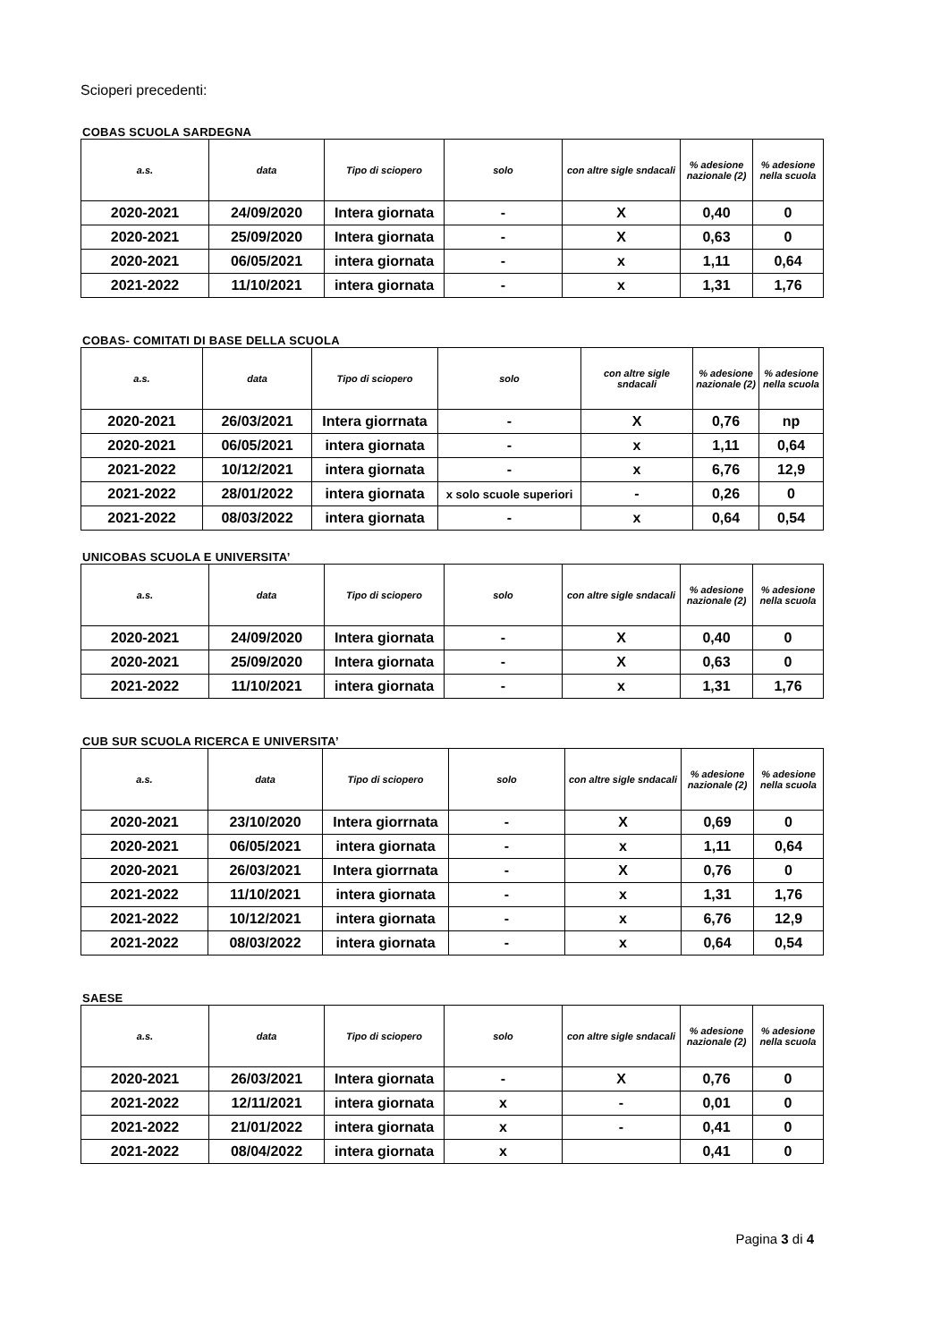Scioperi precedenti:
COBAS SCUOLA SARDEGNA
| a.s. | data | Tipo di sciopero | solo | con altre sigle sndacali | % adesione nazionale (2) | % adesione nella scuola |
| --- | --- | --- | --- | --- | --- | --- |
| 2020-2021 | 24/09/2020 | Intera giornata | - | X | 0,40 | 0 |
| 2020-2021 | 25/09/2020 | Intera giornata | - | X | 0,63 | 0 |
| 2020-2021 | 06/05/2021 | intera giornata | - | x | 1,11 | 0,64 |
| 2021-2022 | 11/10/2021 | intera giornata | - | x | 1,31 | 1,76 |
COBAS- COMITATI DI BASE DELLA SCUOLA
| a.s. | data | Tipo di sciopero | solo | con altre sigle sndacali | % adesione nazionale (2) | % adesione nella scuola |
| --- | --- | --- | --- | --- | --- | --- |
| 2020-2021 | 26/03/2021 | Intera giorrnata | - | X | 0,76 | np |
| 2020-2021 | 06/05/2021 | intera giornata | - | x | 1,11 | 0,64 |
| 2021-2022 | 10/12/2021 | intera giornata | - | x | 6,76 | 12,9 |
| 2021-2022 | 28/01/2022 | intera giornata | x solo scuole superiori | - | 0,26 | 0 |
| 2021-2022 | 08/03/2022 | intera giornata | - | x | 0,64 | 0,54 |
UNICOBAS SCUOLA E UNIVERSITA’
| a.s. | data | Tipo di sciopero | solo | con altre sigle sndacali | % adesione nazionale (2) | % adesione nella scuola |
| --- | --- | --- | --- | --- | --- | --- |
| 2020-2021 | 24/09/2020 | Intera giornata | - | X | 0,40 | 0 |
| 2020-2021 | 25/09/2020 | Intera giornata | - | X | 0,63 | 0 |
| 2021-2022 | 11/10/2021 | intera giornata | - | x | 1,31 | 1,76 |
CUB SUR SCUOLA RICERCA E UNIVERSITA’
| a.s. | data | Tipo di sciopero | solo | con altre sigle sndacali | % adesione nazionale (2) | % adesione nella scuola |
| --- | --- | --- | --- | --- | --- | --- |
| 2020-2021 | 23/10/2020 | Intera giorrnata | - | X | 0,69 | 0 |
| 2020-2021 | 06/05/2021 | intera giornata | - | x | 1,11 | 0,64 |
| 2020-2021 | 26/03/2021 | Intera giorrnata | - | X | 0,76 | 0 |
| 2021-2022 | 11/10/2021 | intera giornata | - | x | 1,31 | 1,76 |
| 2021-2022 | 10/12/2021 | intera giornata | - | x | 6,76 | 12,9 |
| 2021-2022 | 08/03/2022 | intera giornata | - | x | 0,64 | 0,54 |
SAESE
| a.s. | data | Tipo di sciopero | solo | con altre sigle sndacali | % adesione nazionale (2) | % adesione nella scuola |
| --- | --- | --- | --- | --- | --- | --- |
| 2020-2021 | 26/03/2021 | Intera giornata | - | X | 0,76 | 0 |
| 2021-2022 | 12/11/2021 | intera giornata | x | - | 0,01 | 0 |
| 2021-2022 | 21/01/2022 | intera giornata | x | - | 0,41 | 0 |
| 2021-2022 | 08/04/2022 | intera giornata | x | | 0,41 | 0 |
Pagina 3 di 4